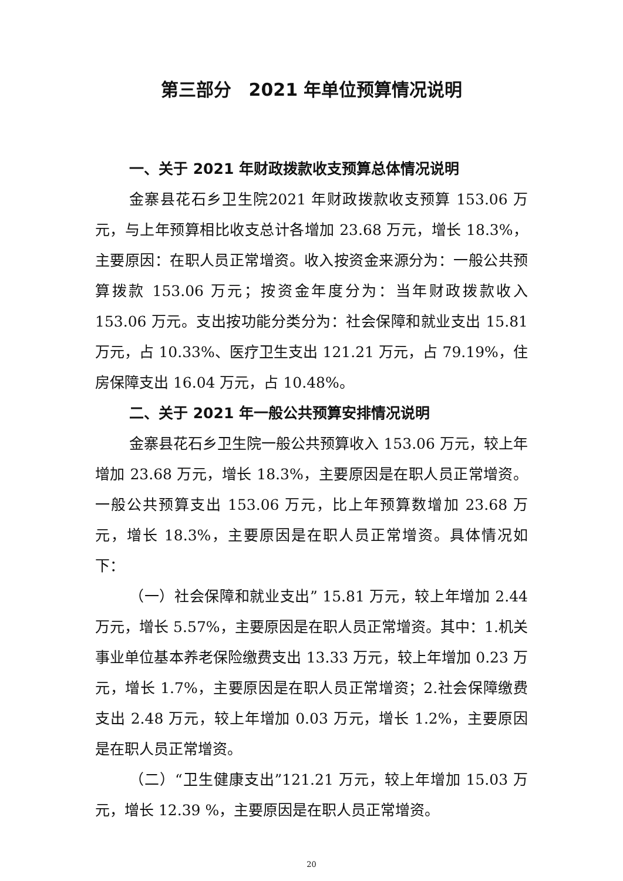第三部分　2021 年单位预算情况说明
一、关于 2021 年财政拨款收支预算总体情况说明
金寨县花石乡卫生院2021 年财政拨款收支预算 153.06 万元，与上年预算相比收支总计各增加 23.68 万元，增长 18.3%，主要原因：在职人员正常增资。收入按资金来源分为：一般公共预算拨款 153.06 万元；按资金年度分为：当年财政拨款收入 153.06 万元。支出按功能分类分为：社会保障和就业支出 15.81 万元，占 10.33%、医疗卫生支出 121.21 万元，占 79.19%，住房保障支出 16.04 万元，占 10.48%。
二、关于 2021 年一般公共预算安排情况说明
金寨县花石乡卫生院一般公共预算收入 153.06 万元，较上年增加 23.68 万元，增长 18.3%，主要原因是在职人员正常增资。一般公共预算支出 153.06 万元，比上年预算数增加 23.68 万元，增长 18.3%，主要原因是在职人员正常增资。具体情况如下：
（一）社会保障和就业支出” 15.81 万元，较上年增加 2.44 万元，增长 5.57%，主要原因是在职人员正常增资。其中：1.机关事业单位基本养老保险缴费支出 13.33 万元，较上年增加 0.23 万元，增长 1.7%，主要原因是在职人员正常增资；2.社会保障缴费支出 2.48 万元，较上年增加 0.03 万元，增长 1.2%，主要原因是在职人员正常增资。
（二）“卫生健康支出”121.21 万元，较上年增加 15.03 万元，增长 12.39 %，主要原因是在职人员正常增资。
20